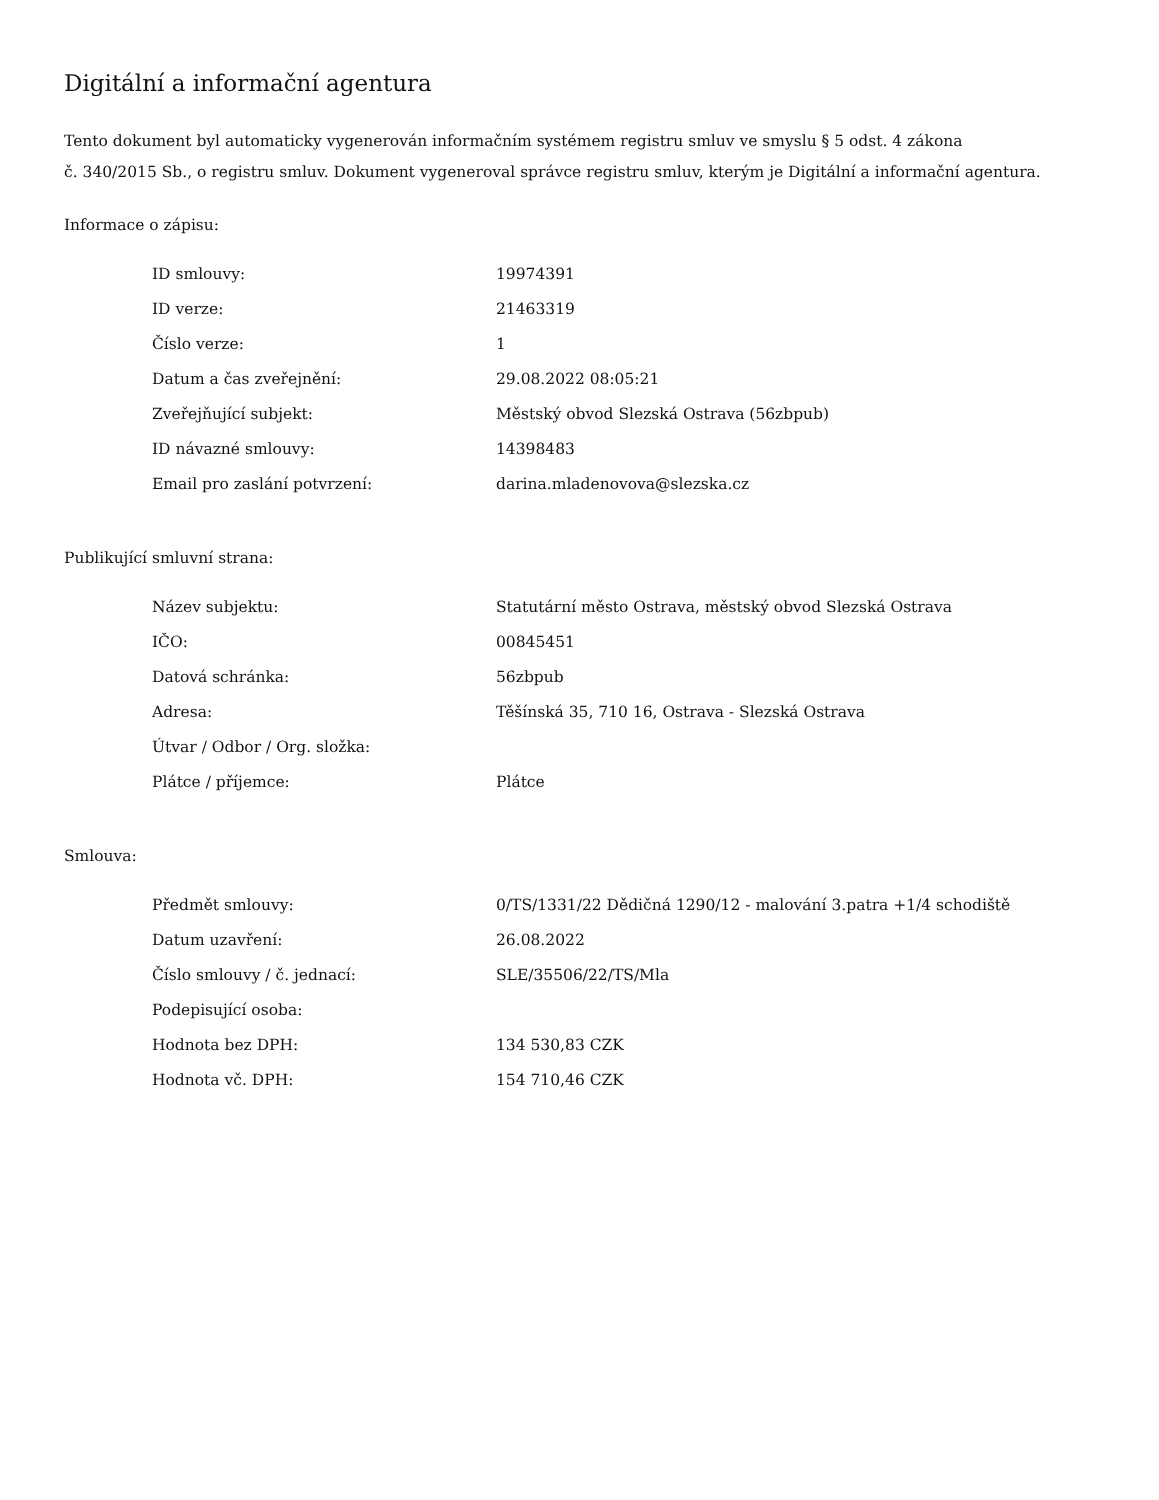Digitální a informační agentura
Tento dokument byl automaticky vygenerován informačním systémem registru smluv ve smyslu § 5 odst. 4 zákona
č. 340/2015 Sb., o registru smluv. Dokument vygeneroval správce registru smluv, kterým je Digitální a informační agentura.
Informace o zápisu:
| ID smlouvy: | 19974391 |
| ID verze: | 21463319 |
| Číslo verze: | 1 |
| Datum a čas zveřejnění: | 29.08.2022 08:05:21 |
| Zveřejňující subjekt: | Městský obvod Slezská Ostrava (56zbpub) |
| ID návazné smlouvy: | 14398483 |
| Email pro zaslání potvrzení: | darina.mladenovova@slezska.cz |
Publikující smluvní strana:
| Název subjektu: | Statutární město Ostrava, městský obvod Slezská Ostrava |
| IČO: | 00845451 |
| Datová schránka: | 56zbpub |
| Adresa: | Těšínská 35, 710 16, Ostrava - Slezská Ostrava |
| Útvar / Odbor / Org. složka: | |
| Plátce / příjemce: | Plátce |
Smlouva:
| Předmět smlouvy: | 0/TS/1331/22 Dědičná 1290/12 - malování 3.patra +1/4 schodiště |
| Datum uzavření: | 26.08.2022 |
| Číslo smlouvy / č. jednací: | SLE/35506/22/TS/Mla |
| Podepisující osoba: | |
| Hodnota bez DPH: | 134 530,83 CZK |
| Hodnota vč. DPH: | 154 710,46 CZK |